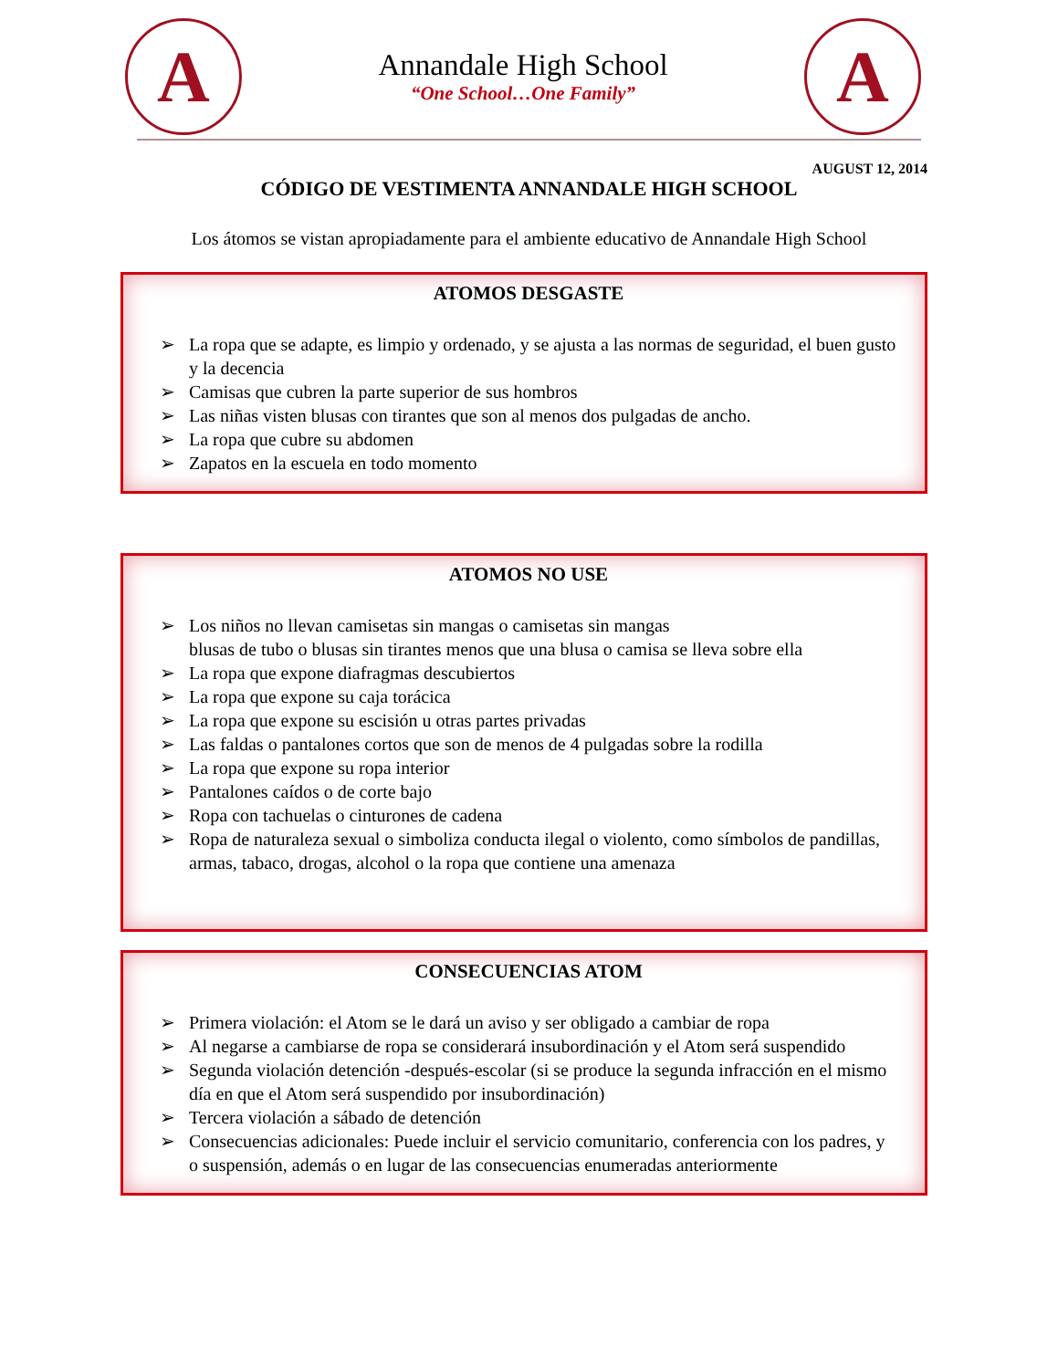A
Annandale High School
“One School…One Family”
A
AUGUST 12, 2014
CÓDIGO DE VESTIMENTA ANNANDALE HIGH SCHOOL
Los átomos se vistan apropiadamente para el ambiente educativo de Annandale High School
ATOMOS DESGASTE
➢ La ropa que se adapte, es limpio y ordenado, y se ajusta a las normas de seguridad, el buen gusto y la decencia
➢ Camisas que cubren la parte superior de sus hombros
➢ Las niñas visten blusas con tirantes que son al menos dos pulgadas de ancho.
➢ La ropa que cubre su abdomen
➢ Zapatos en la escuela en todo momento
ATOMOS NO USE
➢ Los niños no llevan camisetas sin mangas o camisetas sin mangas
blusas de tubo o blusas sin tirantes menos que una blusa o camisa se lleva sobre ella
➢ La ropa que expone diafragmas descubiertos
➢ La ropa que expone su caja torácica
➢ La ropa que expone su escisión u otras partes privadas
➢ Las faldas o pantalones cortos que son de menos de 4 pulgadas sobre la rodilla
➢ La ropa que expone su ropa interior
➢ Pantalones caídos o de corte bajo
➢ Ropa con tachuelas o cinturones de cadena
➢ Ropa de naturaleza sexual o simboliza conducta ilegal o violento, como símbolos de pandillas, armas, tabaco, drogas, alcohol o la ropa que contiene una amenaza
CONSECUENCIAS ATOM
➢ Primera violación: el Atom se le dará un aviso y ser obligado a cambiar de ropa
➢ Al negarse a cambiarse de ropa se considerará insubordinación y el Atom será suspendido
➢ Segunda violación detención -después-escolar (si se produce la segunda infracción en el mismo día en que el Atom será suspendido por insubordinación)
➢ Tercera violación a sábado de detención
➢ Consecuencias adicionales: Puede incluir el servicio comunitario, conferencia con los padres, y o suspensión, además o en lugar de las consecuencias enumeradas anteriormente